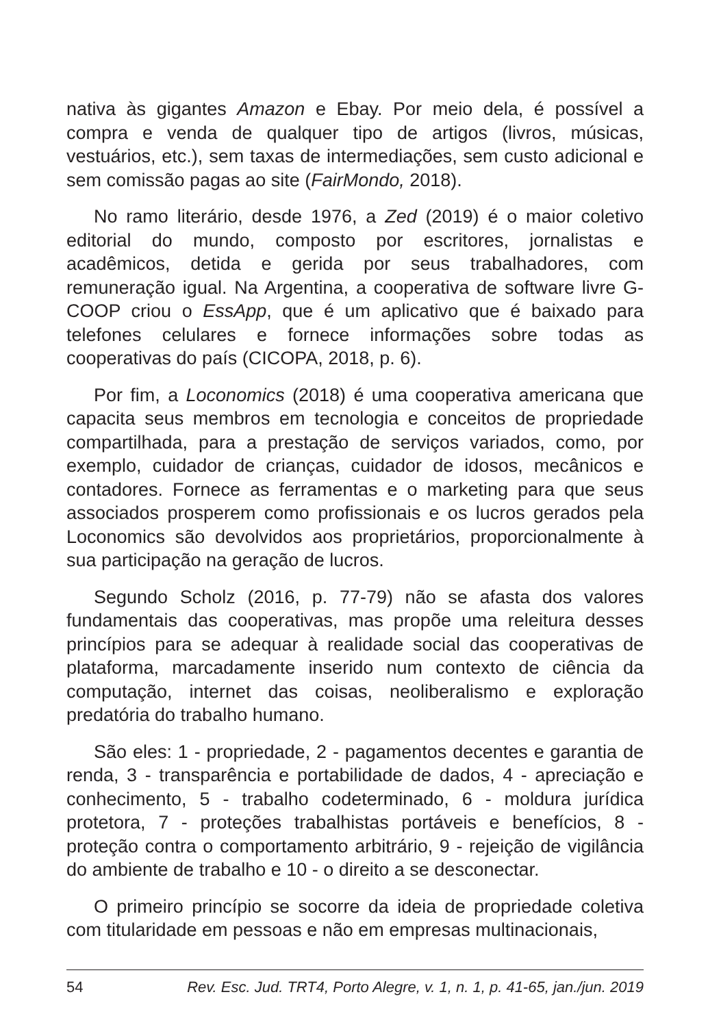nativa às gigantes Amazon e Ebay. Por meio dela, é possível a compra e venda de qualquer tipo de artigos (livros, músicas, vestuários, etc.), sem taxas de intermediações, sem custo adicional e sem comissão pagas ao site (FairMondo, 2018).
No ramo literário, desde 1976, a Zed (2019) é o maior coletivo editorial do mundo, composto por escritores, jornalistas e acadêmicos, detida e gerida por seus trabalhadores, com remuneração igual. Na Argentina, a cooperativa de software livre G-COOP criou o EssApp, que é um aplicativo que é baixado para telefones celulares e fornece informações sobre todas as cooperativas do país (CICOPA, 2018, p. 6).
Por fim, a Loconomics (2018) é uma cooperativa americana que capacita seus membros em tecnologia e conceitos de propriedade compartilhada, para a prestação de serviços variados, como, por exemplo, cuidador de crianças, cuidador de idosos, mecânicos e contadores. Fornece as ferramentas e o marketing para que seus associados prosperem como profissionais e os lucros gerados pela Loconomics são devolvidos aos proprietários, proporcionalmente à sua participação na geração de lucros.
Segundo Scholz (2016, p. 77-79) não se afasta dos valores fundamentais das cooperativas, mas propõe uma releitura desses princípios para se adequar à realidade social das cooperativas de plataforma, marcadamente inserido num contexto de ciência da computação, internet das coisas, neoliberalismo e exploração predatória do trabalho humano.
São eles: 1 - propriedade, 2 - pagamentos decentes e garantia de renda, 3 - transparência e portabilidade de dados, 4 - apreciação e conhecimento, 5 - trabalho codeterminado, 6 - moldura jurídica protetora, 7 - proteções trabalhistas portáveis e benefícios, 8 - proteção contra o comportamento arbitrário, 9 - rejeição de vigilância do ambiente de trabalho e 10 - o direito a se desconectar.
O primeiro princípio se socorre da ideia de propriedade coletiva com titularidade em pessoas e não em empresas multinacionais,
54 Rev. Esc. Jud. TRT4, Porto Alegre, v. 1, n. 1, p. 41-65, jan./jun. 2019